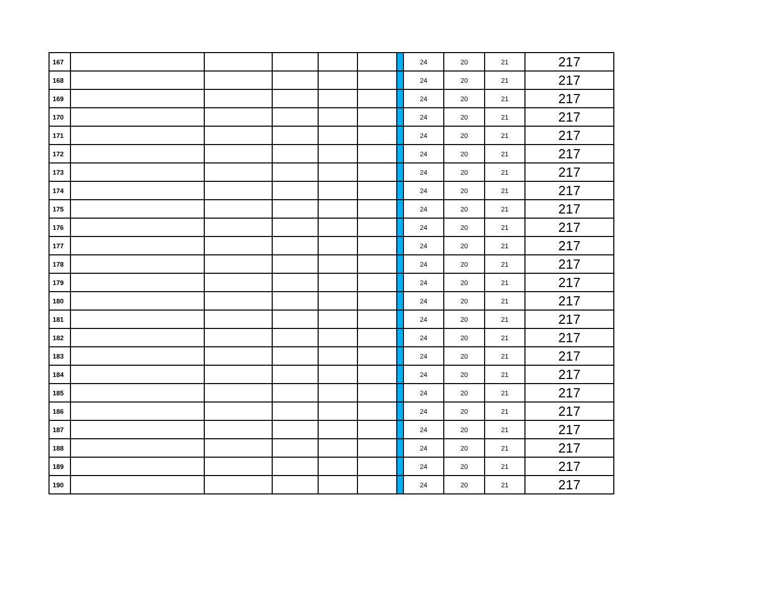| 167 | | | | | | | 24 | 20 | 21 | 217 |
| 168 | | | | | | | 24 | 20 | 21 | 217 |
| 169 | | | | | | | 24 | 20 | 21 | 217 |
| 170 | | | | | | | 24 | 20 | 21 | 217 |
| 171 | | | | | | | 24 | 20 | 21 | 217 |
| 172 | | | | | | | 24 | 20 | 21 | 217 |
| 173 | | | | | | | 24 | 20 | 21 | 217 |
| 174 | | | | | | | 24 | 20 | 21 | 217 |
| 175 | | | | | | | 24 | 20 | 21 | 217 |
| 176 | | | | | | | 24 | 20 | 21 | 217 |
| 177 | | | | | | | 24 | 20 | 21 | 217 |
| 178 | | | | | | | 24 | 20 | 21 | 217 |
| 179 | | | | | | | 24 | 20 | 21 | 217 |
| 180 | | | | | | | 24 | 20 | 21 | 217 |
| 181 | | | | | | | 24 | 20 | 21 | 217 |
| 182 | | | | | | | 24 | 20 | 21 | 217 |
| 183 | | | | | | | 24 | 20 | 21 | 217 |
| 184 | | | | | | | 24 | 20 | 21 | 217 |
| 185 | | | | | | | 24 | 20 | 21 | 217 |
| 186 | | | | | | | 24 | 20 | 21 | 217 |
| 187 | | | | | | | 24 | 20 | 21 | 217 |
| 188 | | | | | | | 24 | 20 | 21 | 217 |
| 189 | | | | | | | 24 | 20 | 21 | 217 |
| 190 | | | | | | | 24 | 20 | 21 | 217 |